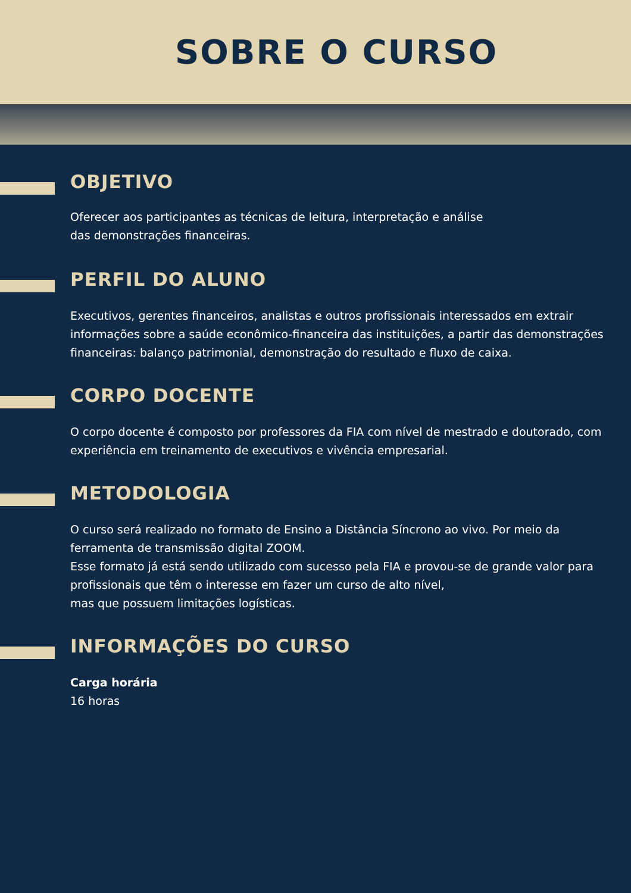SOBRE O CURSO
OBJETIVO
Oferecer aos participantes as técnicas de leitura, interpretação e análise
das demonstrações financeiras.
PERFIL DO ALUNO
Executivos, gerentes financeiros, analistas e outros profissionais interessados em extrair informações sobre a saúde econômico-financeira das instituições, a partir das demonstrações financeiras: balanço patrimonial, demonstração do resultado e fluxo de caixa.
CORPO DOCENTE
O corpo docente é composto por professores da FIA com nível de mestrado e doutorado, com experiência em treinamento de executivos e vivência empresarial.
METODOLOGIA
O curso será realizado no formato de Ensino a Distância Síncrono ao vivo. Por meio da ferramenta de transmissão digital ZOOM.
Esse formato já está sendo utilizado com sucesso pela FIA e provou-se de grande valor para profissionais que têm o interesse em fazer um curso de alto nível,
mas que possuem limitações logísticas.
INFORMAÇÕES DO CURSO
Carga horária
16 horas